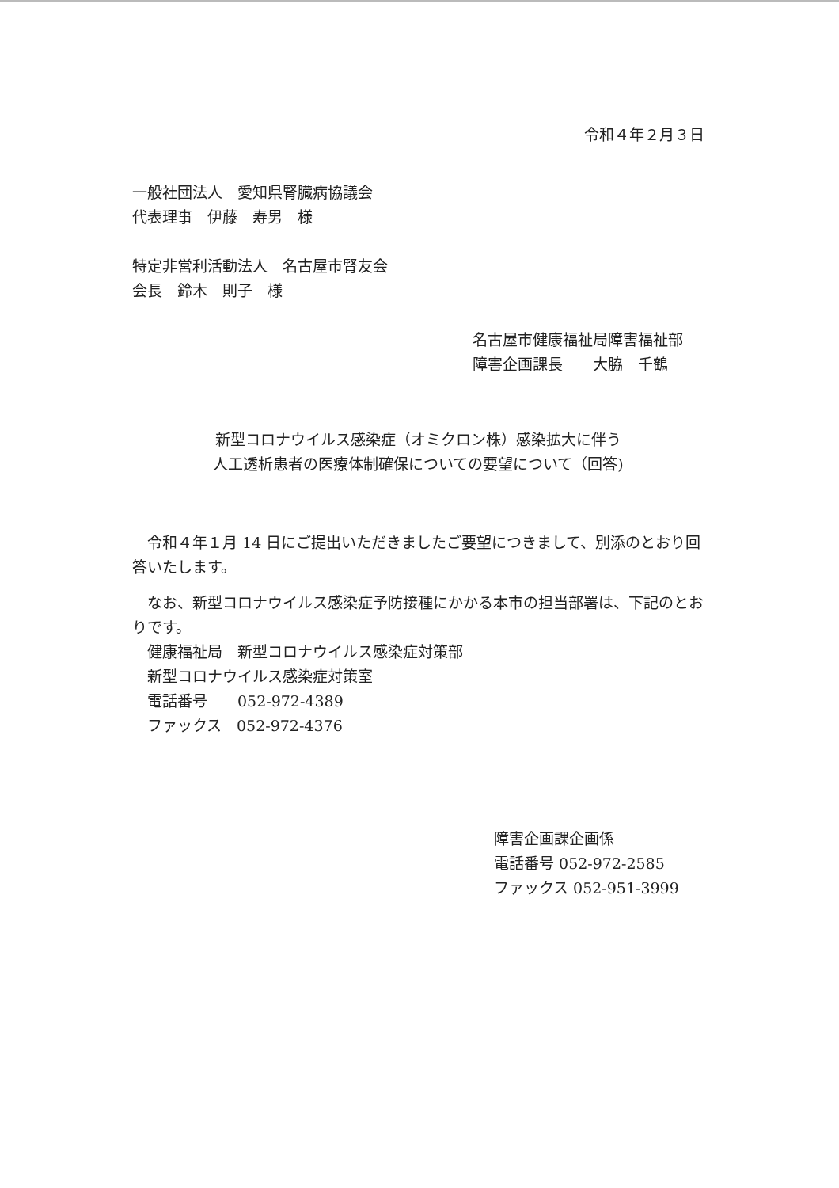令和４年２月３日
一般社団法人　愛知県腎臓病協議会
代表理事　伊藤　寿男　様
特定非営利活動法人　名古屋市腎友会
会長　鈴木　則子　様
名古屋市健康福祉局障害福祉部
障害企画課長　　大脇　千鶴
新型コロナウイルス感染症（オミクロン株）感染拡大に伴う
人工透析患者の医療体制確保についての要望について（回答)
令和４年１月 14 日にご提出いただきましたご要望につきまして、別添のとおり回答いたします。
なお、新型コロナウイルス感染症予防接種にかかる本市の担当部署は、下記のとおりです。
健康福祉局　新型コロナウイルス感染症対策部
新型コロナウイルス感染症対策室
電話番号　　052-972-4389
ファックス　052-972-4376
障害企画課企画係
電話番号 052-972-2585
ファックス 052-951-3999